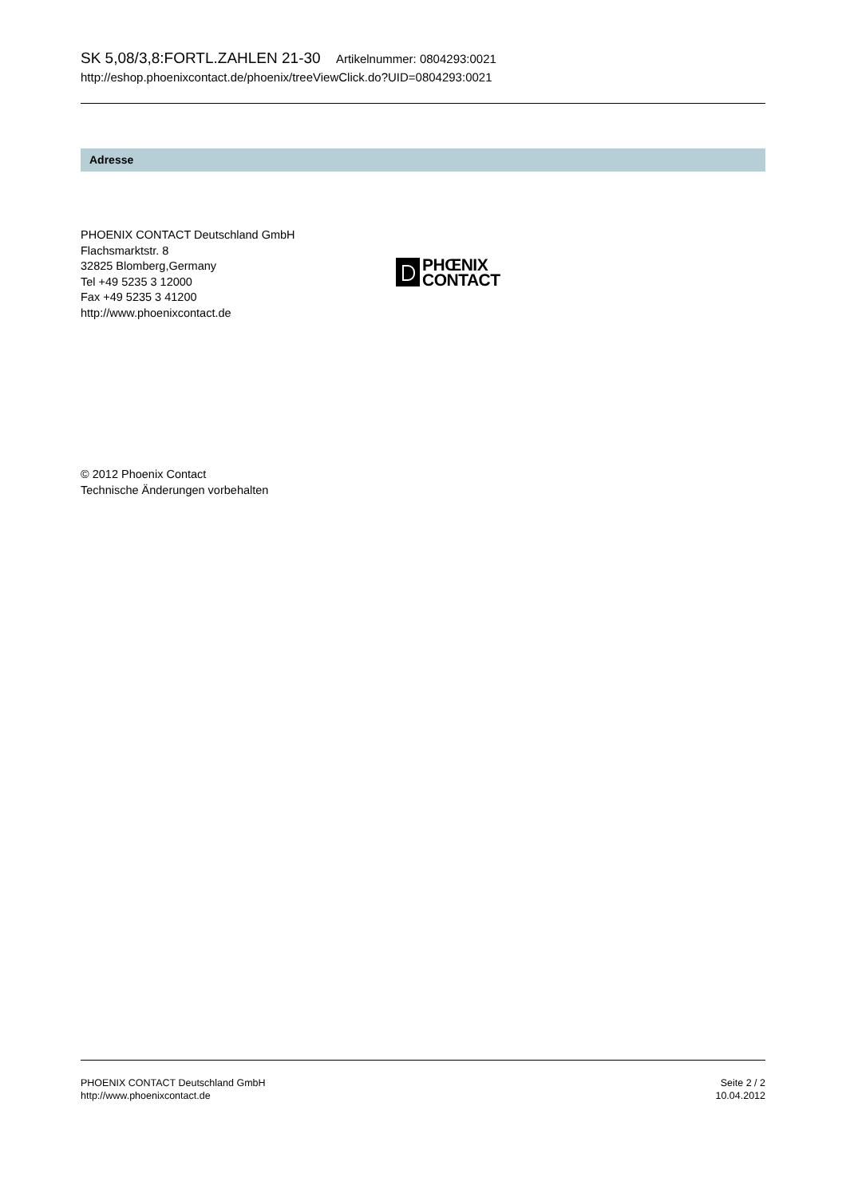SK 5,08/3,8:FORTL.ZAHLEN 21-30 Artikelnummer: 0804293:0021
http://eshop.phoenixcontact.de/phoenix/treeViewClick.do?UID=0804293:0021
Adresse
PHOENIX CONTACT Deutschland GmbH
Flachsmarktstr. 8
32825 Blomberg,Germany
Tel +49 5235 3 12000
Fax +49 5235 3 41200
http://www.phoenixcontact.de
PHŒNIX
CONTACT
© 2012 Phoenix Contact
Technische Änderungen vorbehalten
PHOENIX CONTACT Deutschland GmbH
http://www.phoenixcontact.de
Seite 2 / 2
10.04.2012